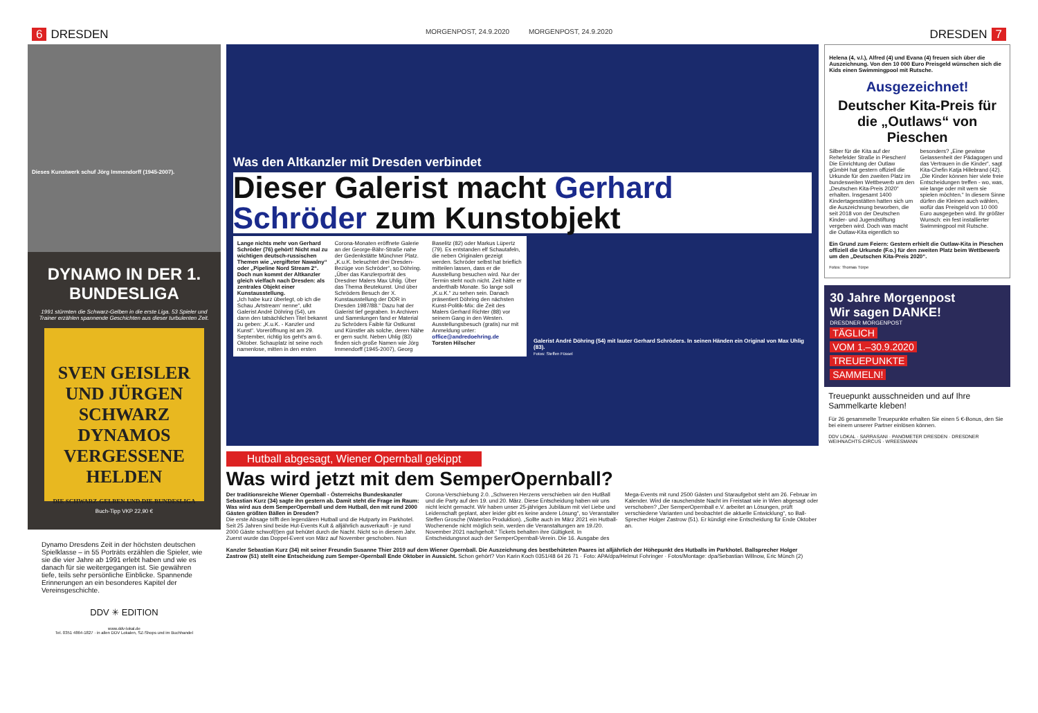6 DRESDEN MORGENPOST, 24.9.2020 MORGENPOST, 24.9.2020 DRESDEN 7
Dieses Kunstwerk schuf Jörg Immendorff (1945-2007).
DYNAMO IN DER 1. BUNDESLIGA
1991 stürmten die Schwarz-Gelben in die erste Liga. 53 Spieler und Trainer erzählen spannende Geschichten aus dieser turbulenten Zeit.
SVEN GEISLER UND JÜRGEN SCHWARZ
DYNAMOS VERGESSENE HELDEN
DIE SCHWARZ-GELBEN UND DIE BUNDESLIGA
Buch-Tipp VKP 22,90 €
Dynamo Dresdens Zeit in der höchsten deutschen Spielklasse – in 55 Porträts erzählen die Spieler, wie sie die vier Jahre ab 1991 erlebt haben und wie es danach für sie weitergegangen ist. Sie gewähren tiefe, teils sehr persönliche Einblicke. Spannende Erinnerungen an ein besonderes Kapitel der Vereinsgeschichte.
DDV ✳ EDITION
www.ddv-lokal.de
Tel. 0351 4864-1827 · in allen DDV Lokalen, SZ-Shops und im Buchhandel
Was den Altkanzler mit Dresden verbindet
Dieser Galerist macht Gerhard Schröder zum Kunstobjekt
Lange nichts mehr von Gerhard Schröder (76) gehört! Nicht mal zu wichtigen deutsch-russischen Themen wie „vergifteter Nawalny“ oder „Pipeline Nord Stream 2“. Doch nun kommt der Altkanzler gleich vielfach nach Dresden: als zentrales Objekt einer Kunstausstellung.
„Ich habe kurz überlegt, ob ich die Schau ‚Artstream‘ nenne“, ulkt Galerist André Döhring (54), um dann den tatsächlichen Titel bekannt zu geben: „K.u.K. - Kanzler und Kunst“. Voreröffnung ist am 29. September, richtig los geht's am 6. Oktober. Schauplatz ist seine noch namenlose, mitten in den ersten Corona-Monaten eröffnete Galerie an der George-Bähr-Straße nahe der Gedenkstätte Münchner Platz. „K.u.K. beleuchtet drei Dresden-Bezüge von Schröder“, so Döhring. „Über das Kanzlerporträt des Dresdner Malers Max Uhlig. Über das Thema Beutekunst. Und über Schröders Besuch der X. Kunstausstellung der DDR in Dresden 1987/88.“ Dazu hat der Galerist tief gegraben. In Archiven und Sammlungen fand er Material zu Schröders Faible für Ostkunst und Künstler als solche, deren Nähe er gern sucht. Neben Uhlig (83) finden sich große Namen wie Jörg Immendorff (1945-2007), Georg Baselitz (82) oder Markus Lüpertz (79). Es entstanden elf Schautafeln, die neben Originalen gezeigt werden. Schröder selbst hat brieflich mitteilen lassen, dass er die Ausstellung besuchen wird. Nur der Termin steht noch nicht. Zeit hätte er anderthalb Monate. So lange soll „K.u.K.“ zu sehen sein. Danach präsentiert Döhring den nächsten Kunst-Politik-Mix: die Zeit des Malers Gerhard Richter (88) vor seinem Gang in den Westen. Ausstellungsbesuch (gratis) nur mit Anmeldung unter: office@andredoehring.de
Torsten Hilscher
Galerist André Döhring (54) mit lauter Gerhard Schröders. In seinen Händen ein Original von Max Uhlig (83).
Fotos: Steffen Füssel
Hutball abgesagt, Wiener Opernball gekippt
Was wird jetzt mit dem SemperOpernball?
Der traditionsreiche Wiener Opernball - Österreichs Bundeskanzler Sebastian Kurz (34) sagte ihn gestern ab. Damit steht die Frage im Raum: Was wird aus dem SemperOpernball und dem Hutball, den mit rund 2000 Gästen größten Bällen in Dresden?
Die erste Absage trifft den legendären Hutball und die Hutparty im Parkhotel. Seit 25 Jahren sind beide Hut-Events Kult & alljährlich ausverkauft - je rund 2000 Gäste schwof(t)en gut behütet durch die Nacht. Nicht so in diesem Jahr. Zuerst wurde das Doppel-Event von März auf November geschoben. Nun Corona-Verschiebung 2.0. „Schweren Herzens verschieben wir den HutBall und die Party auf den 19. und 20. März. Diese Entscheidung haben wir uns nicht leicht gemacht. Wir haben unser 25-jähriges Jubiläum mit viel Liebe und Leidenschaft geplant, aber leider gibt es keine andere Lösung“, so Veranstalter Steffen Grosche (Waterloo Produktion). „Sollte auch im März 2021 ein Hutball-Wochenende nicht möglich sein, werden die Veranstaltungen am 19./20. November 2021 nachgeholt.“ Tickets behalten ihre Gültigkeit. In Entscheidungsnot auch der SemperOpernball-Verein. Die 16. Ausgabe des Mega-Events mit rund 2500 Gästen und Staraufgebot steht am 26. Februar im Kalender. Wird die rauschendste Nacht im Freistaat wie in Wien abgesagt oder verschoben? „Der SemperOpernball e.V. arbeitet an Lösungen, prüft verschiedene Varianten und beobachtet die aktuelle Entwicklung“, so Ball-Sprecher Holger Zastrow (51). Er kündigt eine Entscheidung für Ende Oktober an.
Kanzler Sebastian Kurz (34) mit seiner Freundin Susanne Thier 2019 auf dem Wiener Opernball. Die Auszeichnung des bestbehüteten Paares ist alljährlich der Höhepunkt des Hutballs im Parkhotel. Ballsprecher Holger Zastrow (51) stellt eine Entscheidung zum Semper-Opernball Ende Oktober in Aussicht. Schon gehört? Von Karin Koch 0351/48 64 26 71 · Foto: APA/dpa/Helmut Fohringer · Fotos/Montage: dpa/Sebastian Willnow, Eric Münch (2)
Helena (4, v.l.), Alfred (4) und Evana (4) freuen sich über die Auszeichnung. Von den 10 000 Euro Preisgeld wünschen sich die Kids einen Swimmingpool mit Rutsche.
Ausgezeichnet!
Deutscher Kita-Preis für die „Outlaws“ von Pieschen
Silber für die Kita auf der Rehefelder Straße in Pieschen! Die Einrichtung der Outlaw gGmbH hat gestern offiziell die Urkunde für den zweiten Platz im bundesweiten Wettbewerb um den „Deutschen Kita-Preis 2020“ erhalten. Insgesamt 1400 Kindertagesstätten hatten sich um die Auszeichnung beworben, die seit 2018 von der Deutschen Kinder- und Jugendstiftung vergeben wird. Doch was macht die Outlaw-Kita eigentlich so besonders? „Eine gewisse Gelassenheit der Pädagogen und das Vertrauen in die Kinder“, sagt Kita-Chefin Katja Hillebrand (42). „Die Kinder können hier viele freie Entscheidungen treffen - wo, was, wie lange oder mit wem sie spielen möchten.“ In diesem Sinne dürfen die Kleinen auch wählen, wofür das Preisgeld von 10 000 Euro ausgegeben wird. Ihr größter Wunsch: ein fest installierter Swimmingpool mit Rutsche.
Ein Grund zum Feiern: Gestern erhielt die Outlaw-Kita in Pieschen offiziell die Urkunde (F.o.) für den zweiten Platz beim Wettbewerb um den „Deutschen Kita-Preis 2020“.
Fotos: Thomas Türpe
30 Jahre Morgenpost
Wir sagen DANKE!
DRESDNER MORGENPOST
TÄGLICH
VOM 1.–30.9.2020
TREUEPUNKTE
SAMMELN!
Treuepunkt ausschneiden und auf Ihre Sammelkarte kleben!
Für 26 gesammelte Treuepunkte erhalten Sie einen 5 €-Bonus, den Sie bei einem unserer Partner einlösen können.
DDV LOKAL · SARRASANI · PANOMETER DRESDEN · DRESDNER WEIHNACHTS-CIRCUS · WREESMANN